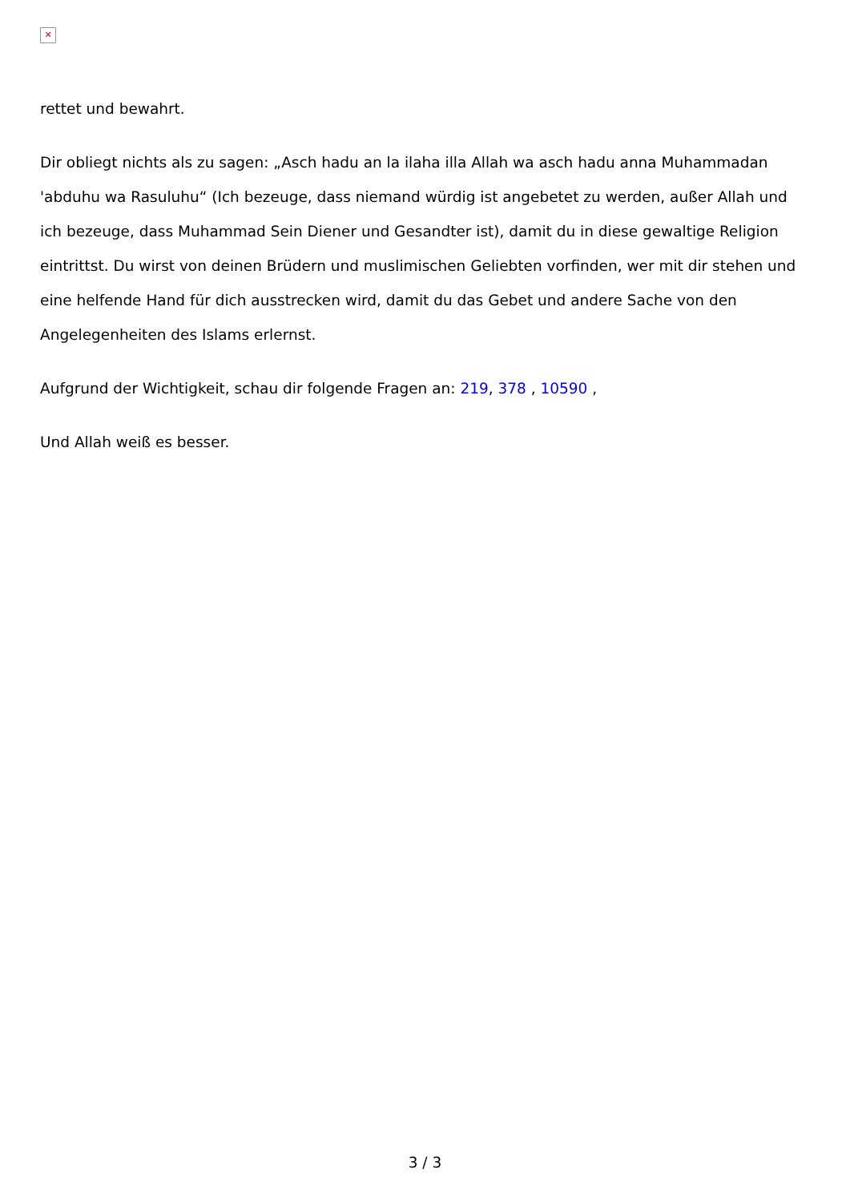✕
rettet und bewahrt.
Dir obliegt nichts als zu sagen: „Asch hadu an la ilaha illa Allah wa asch hadu anna Muhammadan 'abduhu wa Rasuluhu“ (Ich bezeuge, dass niemand würdig ist angebetet zu werden, außer Allah und ich bezeuge, dass Muhammad Sein Diener und Gesandter ist), damit du in diese gewaltige Religion eintrittst. Du wirst von deinen Brüdern und muslimischen Geliebten vorfinden, wer mit dir stehen und eine helfende Hand für dich ausstrecken wird, damit du das Gebet und andere Sache von den Angelegenheiten des Islams erlernst.
Aufgrund der Wichtigkeit, schau dir folgende Fragen an: 219, 378 , 10590 ,
Und Allah weiß es besser.
3 / 3